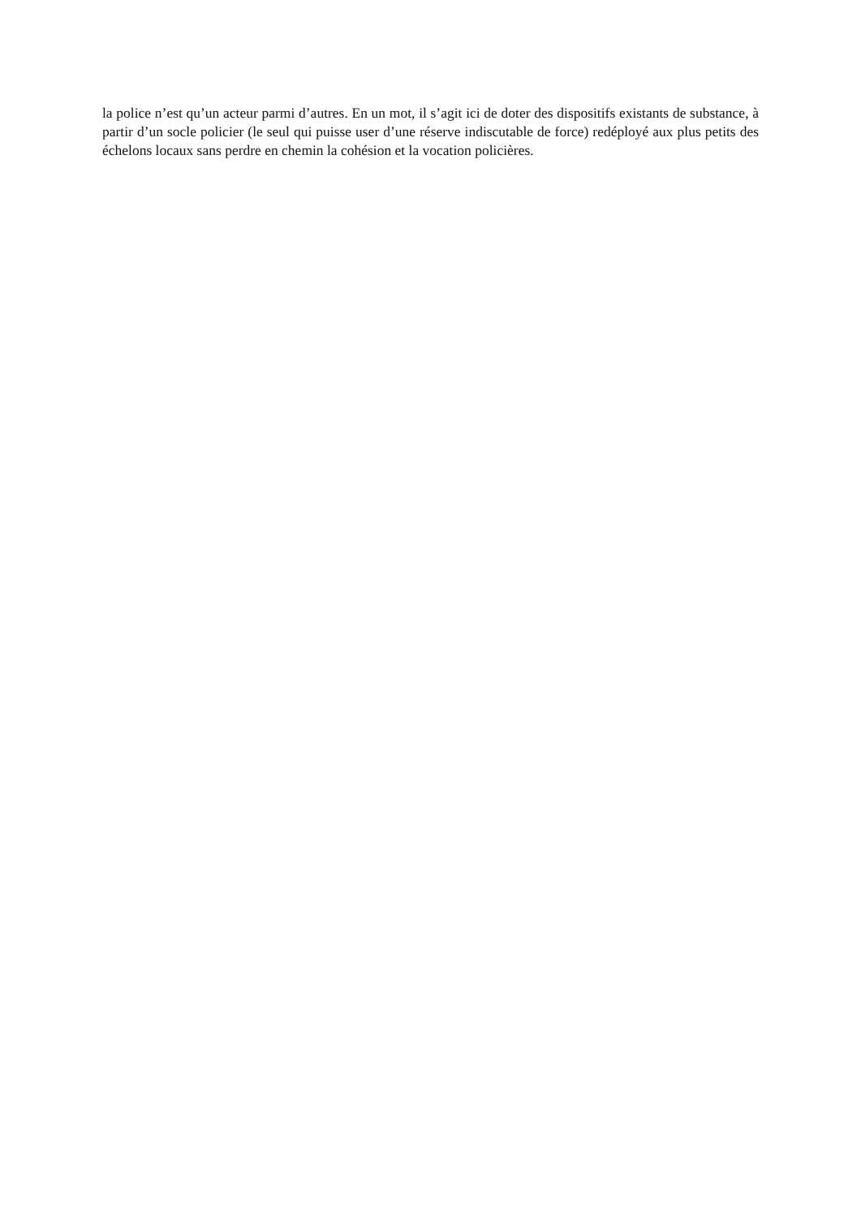la police n’est qu’un acteur parmi d’autres. En un mot, il s’agit ici de doter des dispositifs existants de substance, à partir d’un socle policier (le seul qui puisse user d’une réserve indiscutable de force) redéployé aux plus petits des échelons locaux sans perdre en chemin la cohésion et la vocation policières.